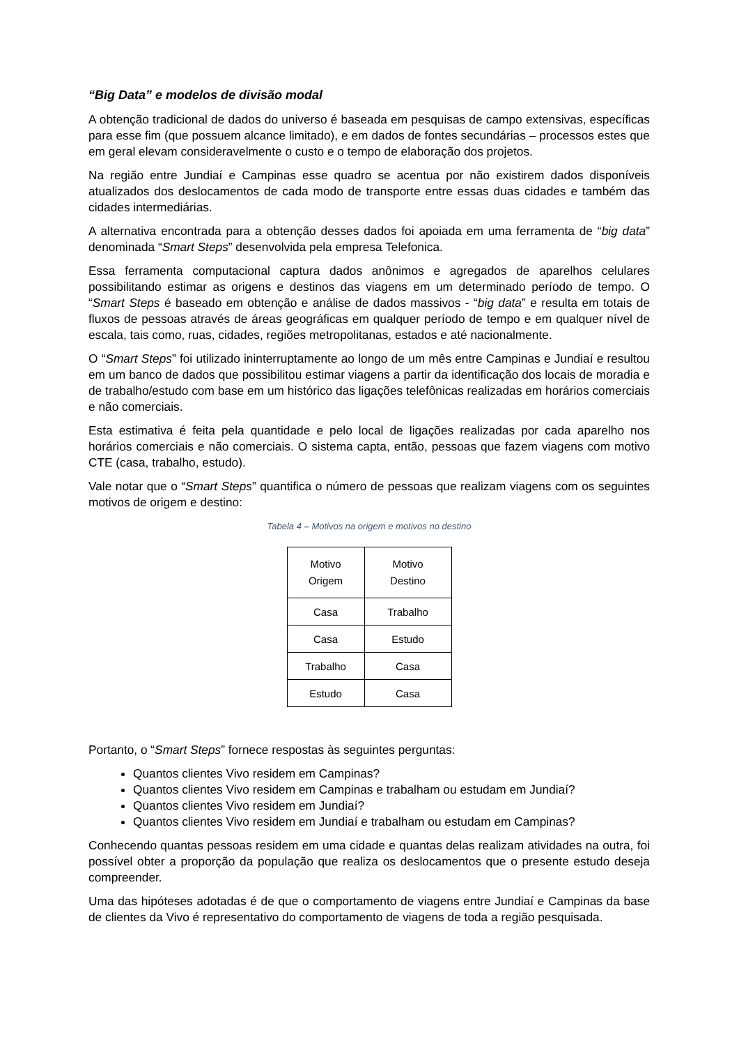“Big Data” e modelos de divisão modal
A obtenção tradicional de dados do universo é baseada em pesquisas de campo extensivas, específicas para esse fim (que possuem alcance limitado), e em dados de fontes secundárias – processos estes que em geral elevam consideravelmente o custo e o tempo de elaboração dos projetos.
Na região entre Jundiaí e Campinas esse quadro se acentua por não existirem dados disponíveis atualizados dos deslocamentos de cada modo de transporte entre essas duas cidades e também das cidades intermediárias.
A alternativa encontrada para a obtenção desses dados foi apoiada em uma ferramenta de “big data” denominada “Smart Steps” desenvolvida pela empresa Telefonica.
Essa ferramenta computacional captura dados anônimos e agregados de aparelhos celulares possibilitando estimar as origens e destinos das viagens em um determinado período de tempo. O “Smart Steps é baseado em obtenção e análise de dados massivos - “big data” e resulta em totais de fluxos de pessoas através de áreas geográficas em qualquer período de tempo e em qualquer nível de escala, tais como, ruas, cidades, regiões metropolitanas, estados e até nacionalmente.
O “Smart Steps” foi utilizado ininterruptamente ao longo de um mês entre Campinas e Jundiaí e resultou em um banco de dados que possibilitou estimar viagens a partir da identificação dos locais de moradia e de trabalho/estudo com base em um histórico das ligações telefônicas realizadas em horários comerciais e não comerciais.
Esta estimativa é feita pela quantidade e pelo local de ligações realizadas por cada aparelho nos horários comerciais e não comerciais. O sistema capta, então, pessoas que fazem viagens com motivo CTE (casa, trabalho, estudo).
Vale notar que o “Smart Steps” quantifica o número de pessoas que realizam viagens com os seguintes motivos de origem e destino:
Tabela 4 – Motivos na origem e motivos no destino
| Motivo Origem | Motivo Destino |
| Casa | Trabalho |
| Casa | Estudo |
| Trabalho | Casa |
| Estudo | Casa |
Portanto, o “Smart Steps” fornece respostas às seguintes perguntas:
Quantos clientes Vivo residem em Campinas?
Quantos clientes Vivo residem em Campinas e trabalham ou estudam em Jundiaí?
Quantos clientes Vivo residem em Jundiaí?
Quantos clientes Vivo residem em Jundiaí e trabalham ou estudam em Campinas?
Conhecendo quantas pessoas residem em uma cidade e quantas delas realizam atividades na outra, foi possível obter a proporção da população que realiza os deslocamentos que o presente estudo deseja compreender.
Uma das hipóteses adotadas é de que o comportamento de viagens entre Jundiaí e Campinas da base de clientes da Vivo é representativo do comportamento de viagens de toda a região pesquisada.